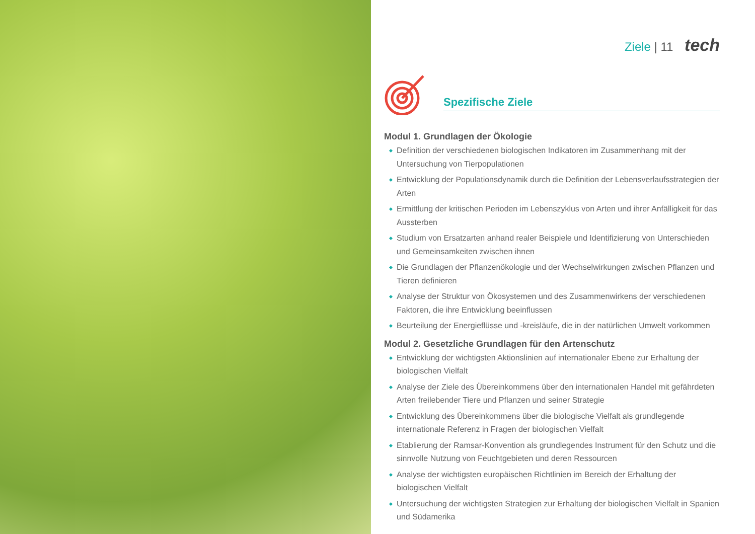Ziele | 11 tech
Spezifische Ziele
Modul 1. Grundlagen der Ökologie
Definition der verschiedenen biologischen Indikatoren im Zusammenhang mit der Untersuchung von Tierpopulationen
Entwicklung der Populationsdynamik durch die Definition der Lebensverlaufsstrategien der Arten
Ermittlung der kritischen Perioden im Lebenszyklus von Arten und ihrer Anfälligkeit für das Aussterben
Studium von Ersatzarten anhand realer Beispiele und Identifizierung von Unterschieden und Gemeinsamkeiten zwischen ihnen
Die Grundlagen der Pflanzenökologie und der Wechselwirkungen zwischen Pflanzen und Tieren definieren
Analyse der Struktur von Ökosystemen und des Zusammenwirkens der verschiedenen Faktoren, die ihre Entwicklung beeinflussen
Beurteilung der Energieflüsse und -kreisläufe, die in der natürlichen Umwelt vorkommen
Modul 2. Gesetzliche Grundlagen für den Artenschutz
Entwicklung der wichtigsten Aktionslinien auf internationaler Ebene zur Erhaltung der biologischen Vielfalt
Analyse der Ziele des Übereinkommens über den internationalen Handel mit gefährdeten Arten freilebender Tiere und Pflanzen und seiner Strategie
Entwicklung des Übereinkommens über die biologische Vielfalt als grundlegende internationale Referenz in Fragen der biologischen Vielfalt
Etablierung der Ramsar-Konvention als grundlegendes Instrument für den Schutz und die sinnvolle Nutzung von Feuchtgebieten und deren Ressourcen
Analyse der wichtigsten europäischen Richtlinien im Bereich der Erhaltung der biologischen Vielfalt
Untersuchung der wichtigsten Strategien zur Erhaltung der biologischen Vielfalt in Spanien und Südamerika